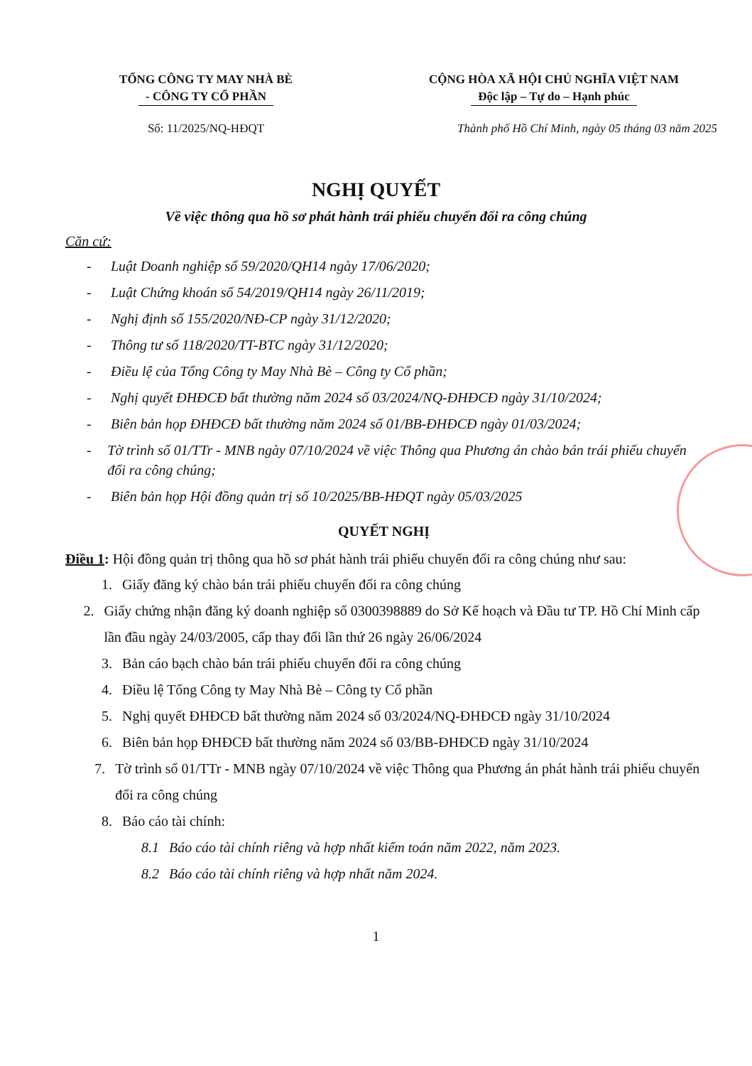TỔNG CÔNG TY MAY NHÀ BÈ
- CÔNG TY CỔ PHẦN
CỘNG HÒA XÃ HỘI CHỦ NGHĨA VIỆT NAM
Độc lập – Tự do – Hạnh phúc
Số: 11/2025/NQ-HĐQT Thành phố Hồ Chí Minh, ngày 05 tháng 03 năm 2025
NGHỊ QUYẾT
Về việc thông qua hồ sơ phát hành trái phiếu chuyển đổi ra công chúng
Căn cứ:
- Luật Doanh nghiệp số 59/2020/QH14 ngày 17/06/2020;
- Luật Chứng khoán số 54/2019/QH14 ngày 26/11/2019;
- Nghị định số 155/2020/NĐ-CP ngày 31/12/2020;
- Thông tư số 118/2020/TT-BTC ngày 31/12/2020;
- Điều lệ của Tổng Công ty May Nhà Bè – Công ty Cổ phần;
- Nghị quyết ĐHĐCĐ bất thường năm 2024 số 03/2024/NQ-ĐHĐCĐ ngày 31/10/2024;
- Biên bản họp ĐHĐCĐ bất thường năm 2024 số 01/BB-ĐHĐCĐ ngày 01/03/2024;
- Tờ trình số 01/TTr - MNB ngày 07/10/2024 về việc Thông qua Phương án chào bán trái phiếu chuyển đổi ra công chúng;
- Biên bản họp Hội đồng quản trị số 10/2025/BB-HĐQT ngày 05/03/2025
QUYẾT NGHỊ
Điều 1: Hội đồng quản trị thông qua hồ sơ phát hành trái phiếu chuyển đổi ra công chúng như sau:
1. Giấy đăng ký chào bán trái phiếu chuyển đổi ra công chúng
2. Giấy chứng nhận đăng ký doanh nghiệp số 0300398889 do Sở Kế hoạch và Đầu tư TP. Hồ Chí Minh cấp lần đầu ngày 24/03/2005, cấp thay đổi lần thứ 26 ngày 26/06/2024
3. Bản cáo bạch chào bán trái phiếu chuyển đổi ra công chúng
4. Điều lệ Tổng Công ty May Nhà Bè – Công ty Cổ phần
5. Nghị quyết ĐHĐCĐ bất thường năm 2024 số 03/2024/NQ-ĐHĐCĐ ngày 31/10/2024
6. Biên bản họp ĐHĐCĐ bất thường năm 2024 số 03/BB-ĐHĐCĐ ngày 31/10/2024
7. Tờ trình số 01/TTr - MNB ngày 07/10/2024 về việc Thông qua Phương án phát hành trái phiếu chuyển đổi ra công chúng
8. Báo cáo tài chính:
8.1 Báo cáo tài chính riêng và hợp nhất kiểm toán năm 2022, năm 2023.
8.2 Báo cáo tài chính riêng và hợp nhất năm 2024.
1